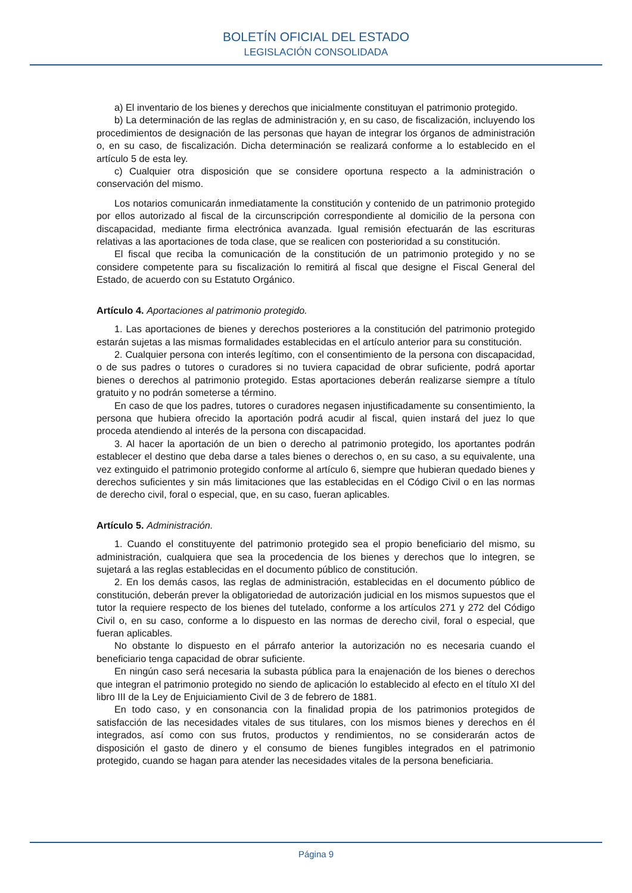BOLETÍN OFICIAL DEL ESTADO
LEGISLACIÓN CONSOLIDADA
a) El inventario de los bienes y derechos que inicialmente constituyan el patrimonio protegido.
b) La determinación de las reglas de administración y, en su caso, de fiscalización, incluyendo los procedimientos de designación de las personas que hayan de integrar los órganos de administración o, en su caso, de fiscalización. Dicha determinación se realizará conforme a lo establecido en el artículo 5 de esta ley.
c) Cualquier otra disposición que se considere oportuna respecto a la administración o conservación del mismo.
Los notarios comunicarán inmediatamente la constitución y contenido de un patrimonio protegido por ellos autorizado al fiscal de la circunscripción correspondiente al domicilio de la persona con discapacidad, mediante firma electrónica avanzada. Igual remisión efectuarán de las escrituras relativas a las aportaciones de toda clase, que se realicen con posterioridad a su constitución.
El fiscal que reciba la comunicación de la constitución de un patrimonio protegido y no se considere competente para su fiscalización lo remitirá al fiscal que designe el Fiscal General del Estado, de acuerdo con su Estatuto Orgánico.
Artículo 4. Aportaciones al patrimonio protegido.
1. Las aportaciones de bienes y derechos posteriores a la constitución del patrimonio protegido estarán sujetas a las mismas formalidades establecidas en el artículo anterior para su constitución.
2. Cualquier persona con interés legítimo, con el consentimiento de la persona con discapacidad, o de sus padres o tutores o curadores si no tuviera capacidad de obrar suficiente, podrá aportar bienes o derechos al patrimonio protegido. Estas aportaciones deberán realizarse siempre a título gratuito y no podrán someterse a término.
En caso de que los padres, tutores o curadores negasen injustificadamente su consentimiento, la persona que hubiera ofrecido la aportación podrá acudir al fiscal, quien instará del juez lo que proceda atendiendo al interés de la persona con discapacidad.
3. Al hacer la aportación de un bien o derecho al patrimonio protegido, los aportantes podrán establecer el destino que deba darse a tales bienes o derechos o, en su caso, a su equivalente, una vez extinguido el patrimonio protegido conforme al artículo 6, siempre que hubieran quedado bienes y derechos suficientes y sin más limitaciones que las establecidas en el Código Civil o en las normas de derecho civil, foral o especial, que, en su caso, fueran aplicables.
Artículo 5. Administración.
1. Cuando el constituyente del patrimonio protegido sea el propio beneficiario del mismo, su administración, cualquiera que sea la procedencia de los bienes y derechos que lo integren, se sujetará a las reglas establecidas en el documento público de constitución.
2. En los demás casos, las reglas de administración, establecidas en el documento público de constitución, deberán prever la obligatoriedad de autorización judicial en los mismos supuestos que el tutor la requiere respecto de los bienes del tutelado, conforme a los artículos 271 y 272 del Código Civil o, en su caso, conforme a lo dispuesto en las normas de derecho civil, foral o especial, que fueran aplicables.
No obstante lo dispuesto en el párrafo anterior la autorización no es necesaria cuando el beneficiario tenga capacidad de obrar suficiente.
En ningún caso será necesaria la subasta pública para la enajenación de los bienes o derechos que integran el patrimonio protegido no siendo de aplicación lo establecido al efecto en el título XI del libro III de la Ley de Enjuiciamiento Civil de 3 de febrero de 1881.
En todo caso, y en consonancia con la finalidad propia de los patrimonios protegidos de satisfacción de las necesidades vitales de sus titulares, con los mismos bienes y derechos en él integrados, así como con sus frutos, productos y rendimientos, no se considerarán actos de disposición el gasto de dinero y el consumo de bienes fungibles integrados en el patrimonio protegido, cuando se hagan para atender las necesidades vitales de la persona beneficiaria.
Página 9